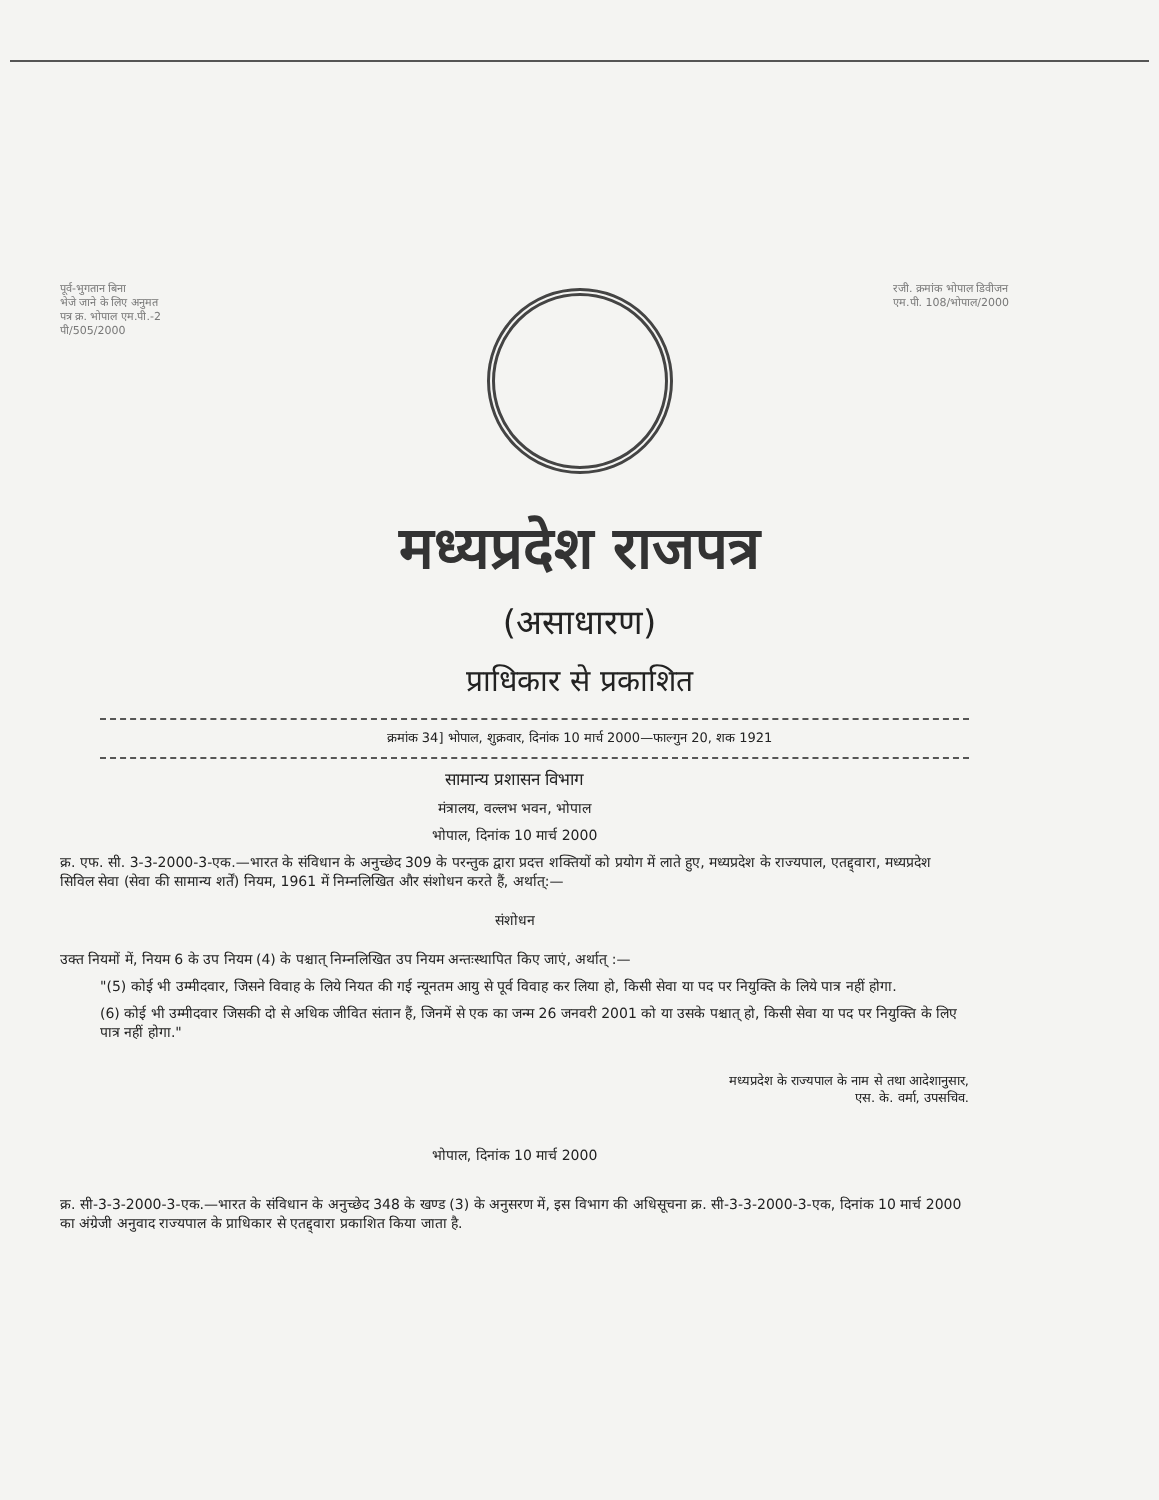पूर्व-भुगतान बिना
भेजे जाने के लिए अनुमत
पत्र क्र. भोपाल एम.पी.-2
पी/505/2000
रजी. क्रमांक भोपाल डिवीजन
एम.पी. 108/भोपाल/2000
मध्यप्रदेश राजपत्र
(असाधारण)
प्राधिकार से प्रकाशित
क्रमांक 34] भोपाल, शुक्रवार, दिनांक 10 मार्च 2000—फाल्गुन 20, शक 1921
सामान्य प्रशासन विभाग
मंत्रालय, वल्लभ भवन, भोपाल
भोपाल, दिनांक 10 मार्च 2000
क्र. एफ. सी. 3-3-2000-3-एक.—भारत के संविधान के अनुच्छेद 309 के परन्तुक द्वारा प्रदत्त शक्तियों को प्रयोग में लाते हुए, मध्यप्रदेश के राज्यपाल, एतद्द्वारा, मध्यप्रदेश सिविल सेवा (सेवा की सामान्य शर्तें) नियम, 1961 में निम्नलिखित और संशोधन करते हैं, अर्थात्:—
संशोधन
उक्त नियमों में, नियम 6 के उप नियम (4) के पश्चात् निम्नलिखित उप नियम अन्तःस्थापित किए जाएं, अर्थात् :—
"(5) कोई भी उम्मीदवार, जिसने विवाह के लिये नियत की गई न्यूनतम आयु से पूर्व विवाह कर लिया हो, किसी सेवा या पद पर नियुक्ति के लिये पात्र नहीं होगा.
(6) कोई भी उम्मीदवार जिसकी दो से अधिक जीवित संतान हैं, जिनमें से एक का जन्म 26 जनवरी 2001 को या उसके पश्चात् हो, किसी सेवा या पद पर नियुक्ति के लिए पात्र नहीं होगा."
मध्यप्रदेश के राज्यपाल के नाम से तथा आदेशानुसार,
एस. के. वर्मा, उपसचिव.
भोपाल, दिनांक 10 मार्च 2000
क्र. सी-3-3-2000-3-एक.—भारत के संविधान के अनुच्छेद 348 के खण्ड (3) के अनुसरण में, इस विभाग की अधिसूचना क्र. सी-3-3-2000-3-एक, दिनांक 10 मार्च 2000 का अंग्रेजी अनुवाद राज्यपाल के प्राधिकार से एतद्द्वारा प्रकाशित किया जाता है.